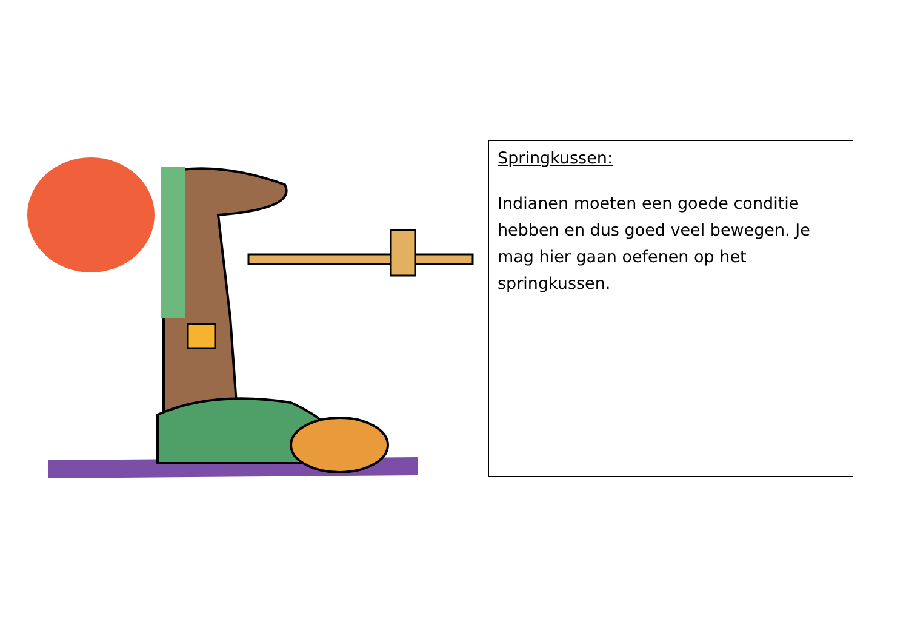Springkussen:
Indianen moeten een goede conditie hebben en dus goed veel bewegen. Je mag hier gaan oefenen op het springkussen.